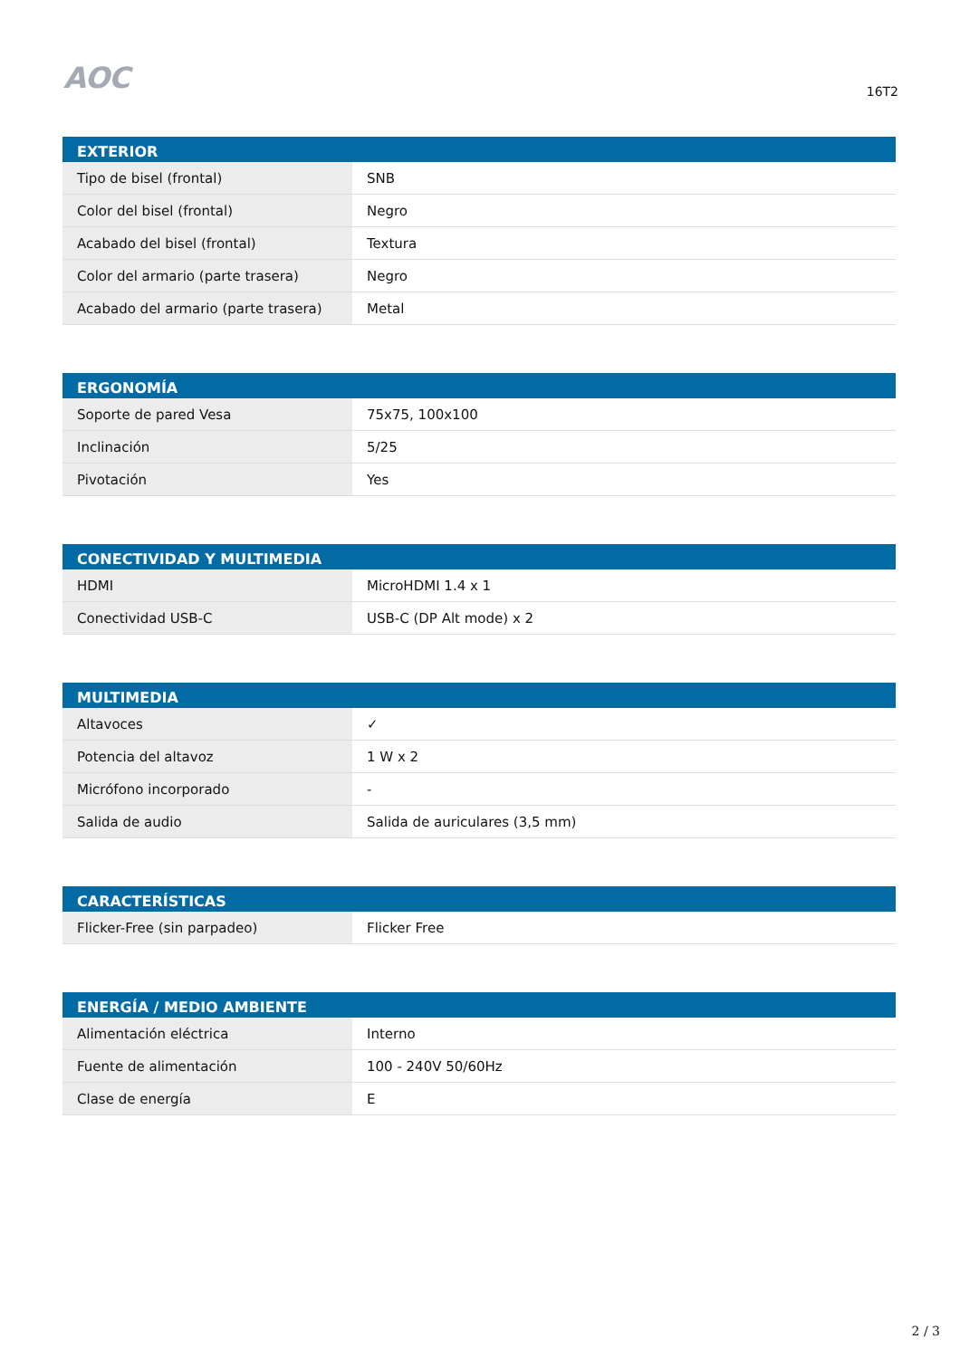AOC
16T2
| EXTERIOR | |
| --- | --- |
| Tipo de bisel (frontal) | SNB |
| Color del bisel (frontal) | Negro |
| Acabado del bisel (frontal) | Textura |
| Color del armario (parte trasera) | Negro |
| Acabado del armario (parte trasera) | Metal |
| ERGONOMÍA | |
| --- | --- |
| Soporte de pared Vesa | 75x75, 100x100 |
| Inclinación | 5/25 |
| Pivotación | Yes |
| CONECTIVIDAD Y MULTIMEDIA | |
| --- | --- |
| HDMI | MicroHDMI 1.4 x 1 |
| Conectividad USB-C | USB-C (DP Alt mode) x 2 |
| MULTIMEDIA | |
| --- | --- |
| Altavoces | ✓ |
| Potencia del altavoz | 1 W x 2 |
| Micrófono incorporado | - |
| Salida de audio | Salida de auriculares (3,5 mm) |
| CARACTERÍSTICAS | |
| --- | --- |
| Flicker-Free (sin parpadeo) | Flicker Free |
| ENERGÍA / MEDIO AMBIENTE | |
| --- | --- |
| Alimentación eléctrica | Interno |
| Fuente de alimentación | 100 - 240V 50/60Hz |
| Clase de energía | E |
2 / 3